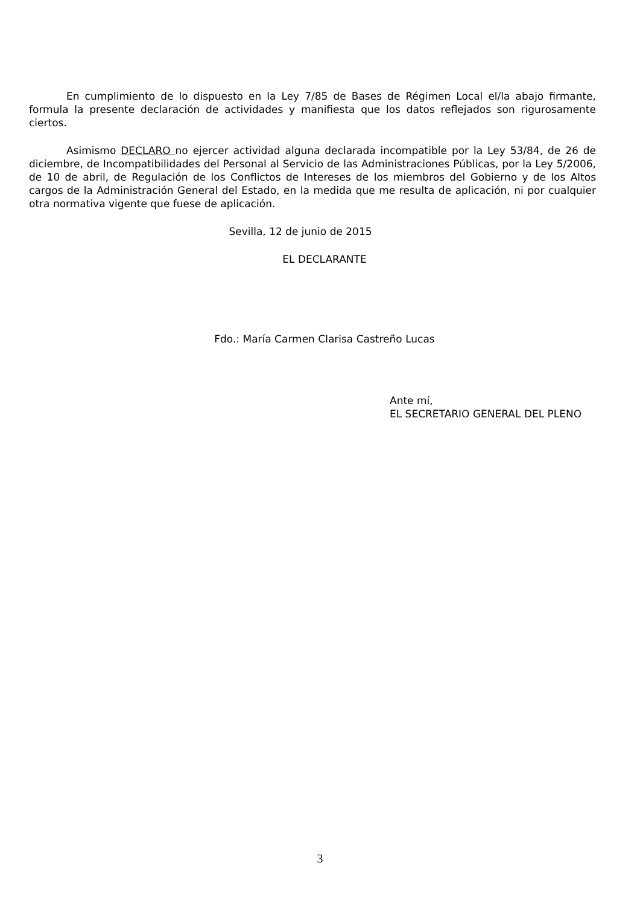En cumplimiento de lo dispuesto en la Ley 7/85 de Bases de Régimen Local el/la abajo firmante, formula la presente declaración de actividades y manifiesta que los datos reflejados son rigurosamente ciertos.
Asimismo DECLARO no ejercer actividad alguna declarada incompatible por la Ley 53/84, de 26 de diciembre, de Incompatibilidades del Personal al Servicio de las Administraciones Públicas, por la Ley 5/2006, de 10 de abril, de Regulación de los Conflictos de Intereses de los miembros del Gobierno y de los Altos cargos de la Administración General del Estado, en la medida que me resulta de aplicación, ni por cualquier otra normativa vigente que fuese de aplicación.
Sevilla, 12 de junio de 2015
EL DECLARANTE
Fdo.: María Carmen Clarisa Castreño Lucas
Ante mí,
EL SECRETARIO GENERAL DEL PLENO
3